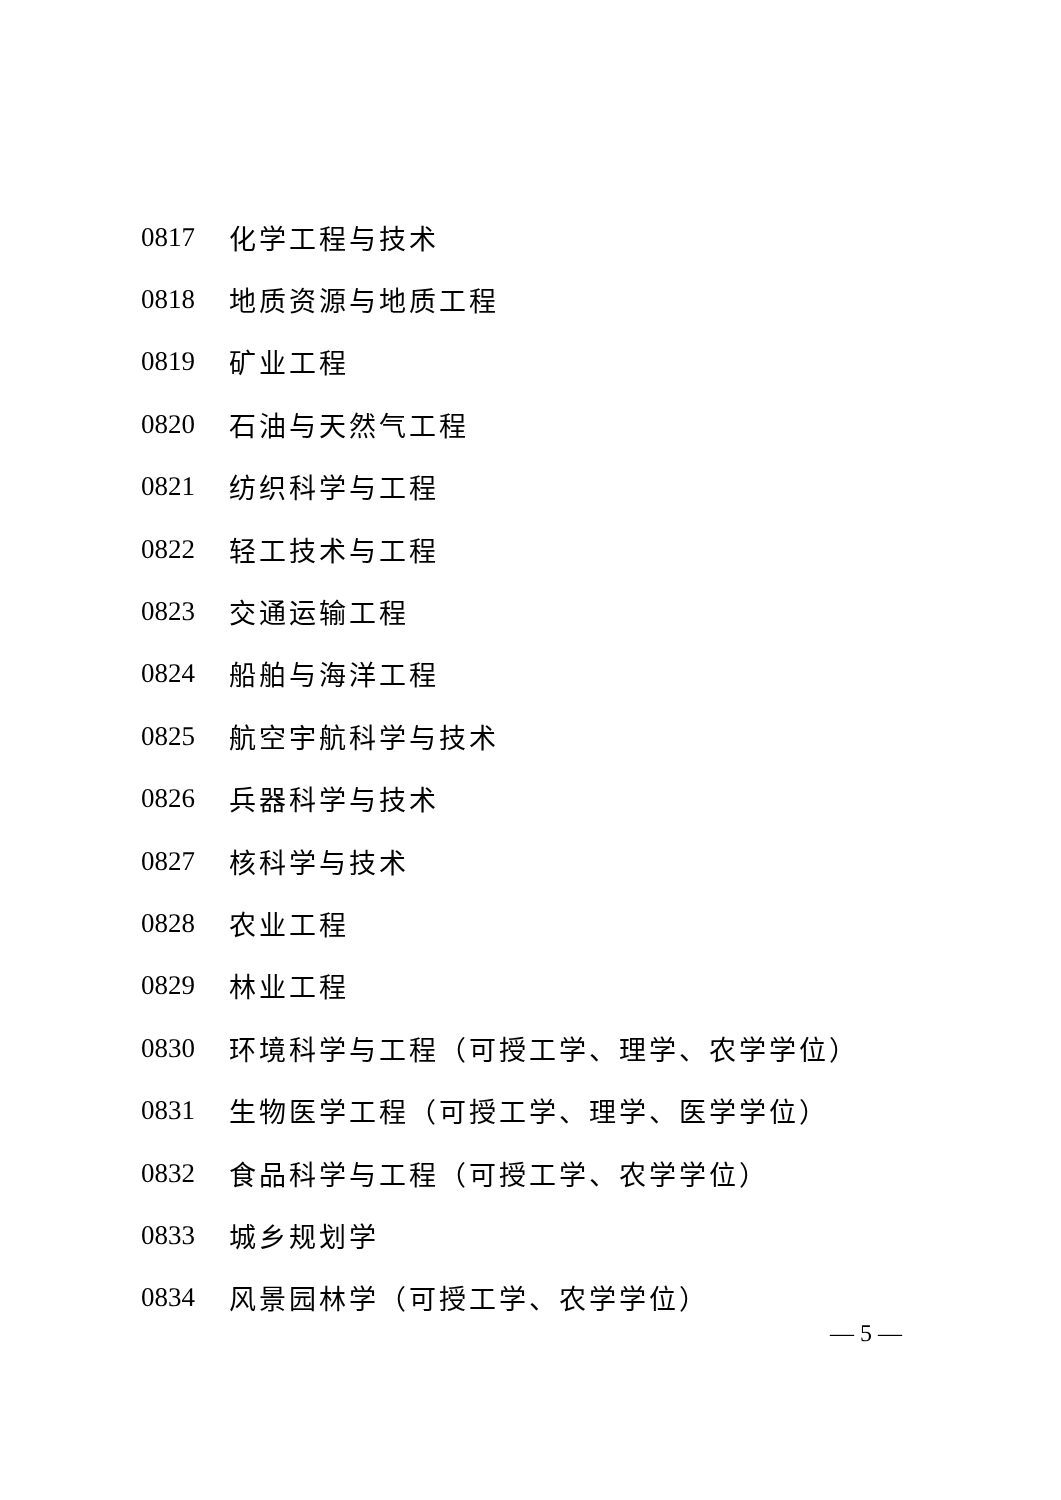0817 化学工程与技术
0818 地质资源与地质工程
0819 矿业工程
0820 石油与天然气工程
0821 纺织科学与工程
0822 轻工技术与工程
0823 交通运输工程
0824 船舶与海洋工程
0825 航空宇航科学与技术
0826 兵器科学与技术
0827 核科学与技术
0828 农业工程
0829 林业工程
0830 环境科学与工程（可授工学、理学、农学学位）
0831 生物医学工程（可授工学、理学、医学学位）
0832 食品科学与工程（可授工学、农学学位）
0833 城乡规划学
0834 风景园林学（可授工学、农学学位）
— 5 —